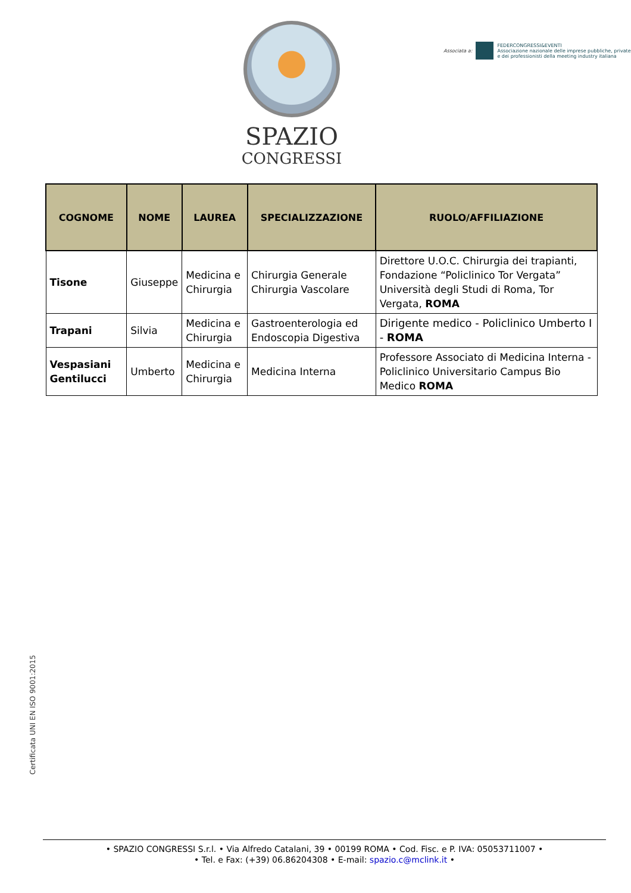SPAZIO
CONGRESSI
Associata a:
FEDERCONGRESSI&EVENTI
Associazione nazionale delle imprese pubbliche, private
e dei professionisti della meeting industry italiana
| COGNOME | NOME | LAUREA | SPECIALIZZAZIONE | RUOLO/AFFILIAZIONE |
| --- | --- | --- | --- | --- |
| Tisone | Giuseppe | Medicina e Chirurgia | Chirurgia Generale Chirurgia Vascolare | Direttore U.O.C. Chirurgia dei trapianti, Fondazione “Policlinico Tor Vergata” Università degli Studi di Roma, Tor Vergata, ROMA |
| Trapani | Silvia | Medicina e Chirurgia | Gastroenterologia ed Endoscopia Digestiva | Dirigente medico - Policlinico Umberto I - ROMA |
| Vespasiani Gentilucci | Umberto | Medicina e Chirurgia | Medicina Interna | Professore Associato di Medicina Interna - Policlinico Universitario Campus Bio Medico ROMA |
Certificata UNI EN ISO 9001:2015
• SPAZIO CONGRESSI S.r.l. • Via Alfredo Catalani, 39 • 00199 ROMA • Cod. Fisc. e P. IVA: 05053711007 •
• Tel. e Fax: (+39) 06.86204308 • E-mail: spazio.c@mclink.it •